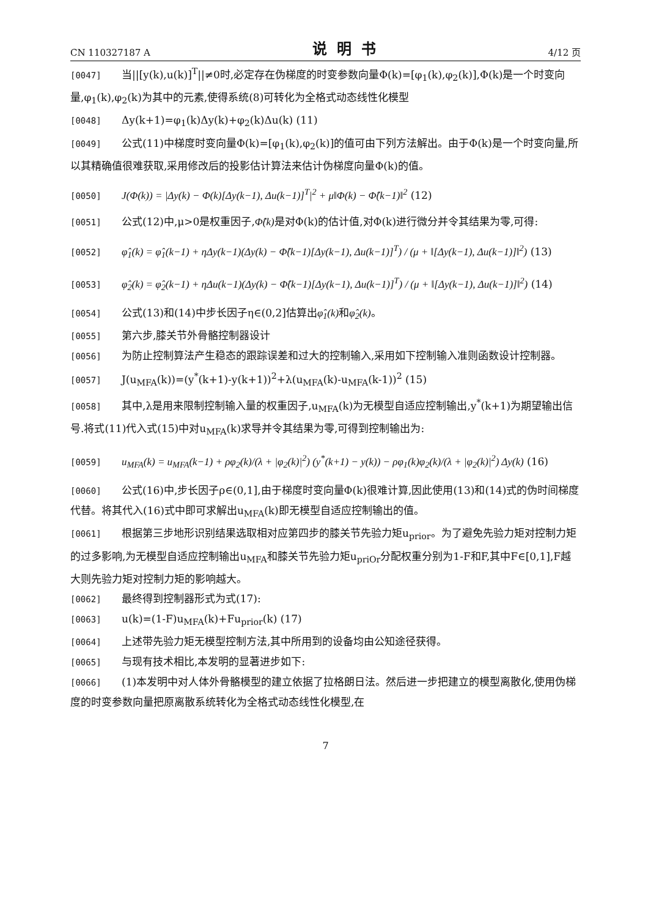CN 110327187 A 说明书 4/12 页
[0047] 当||[y(k),u(k)]<sup>T</sup>||≠0时,必定存在伪梯度的时变参数向量Φ(k)=[φ<sub>1</sub>(k),φ<sub>2</sub>(k)],Φ(k)是一个时变向量,φ<sub>1</sub>(k),φ<sub>2</sub>(k)为其中的元素,使得系统(8)可转化为全格式动态线性化模型
[0048] Δy(k+1)=φ<sub>1</sub>(k)Δy(k)+φ<sub>2</sub>(k)Δu(k) (11)
[0049] 公式(11)中梯度时变向量Φ(k)=[φ<sub>1</sub>(k),φ<sub>2</sub>(k)]的值可由下列方法解出。由于Φ(k)是一个时变向量,所以其精确值很难获取,采用修改后的投影估计算法来估计伪梯度向量Φ(k)的值。
[0050] J(Φ(k)) = |Δy(k) − Φ(k)[Δy(k−1), Δu(k−1)]<sup>T</sup>|<sup>2</sup> + μ‖Φ(k) − Φ̂(k−1)‖<sup>2</sup> (12)
[0051] 公式(12)中,μ>0是权重因子,Φ̂(k) 是对Φ(k)的估计值,对Φ(k)进行微分并令其结果为零,可得:
[0052] φ̂<sub>1</sub>(k) = φ̂<sub>1</sub>(k−1) + ηΔy(k−1)(Δy(k) − Φ̂(k−1)[Δy(k−1), Δu(k−1)]<sup>T</sup>) / (μ + ‖[Δy(k−1), Δu(k−1)]‖<sup>2</sup>) (13)
[0053] φ̂<sub>2</sub>(k) = φ̂<sub>2</sub>(k−1) + ηΔu(k−1)(Δy(k) − Φ̂(k−1)[Δy(k−1), Δu(k−1)]<sup>T</sup>) / (μ + ‖[Δy(k−1), Δu(k−1)]‖<sup>2</sup>) (14)
[0054] 公式(13)和(14)中步长因子η∈(0,2]估算出φ̂<sub>1</sub>(k) 和φ̂<sub>2</sub>(k)。
[0055] 第六步,膝关节外骨骼控制器设计
[0056] 为防止控制算法产生稳态的跟踪误差和过大的控制输入,采用如下控制输入准则函数设计控制器。
[0057] J(u<sub>MFA</sub>(k))=(y<sup>*</sup>(k+1)-y(k+1))<sup>2</sup>+λ(u<sub>MFA</sub>(k)-u<sub>MFA</sub>(k-1))<sup>2</sup> (15)
[0058] 其中,λ是用来限制控制输入量的权重因子,u<sub>MFA</sub>(k)为无模型自适应控制输出,y<sup>*</sup>(k+1)为期望输出信号.将式(11)代入式(15)中对u<sub>MFA</sub>(k)求导并令其结果为零,可得到控制输出为:
[0059] u<sub>MFA</sub>(k) = u<sub>MFA</sub>(k−1) + ρφ<sub>2</sub>(k)/(λ + |φ<sub>2</sub>(k)|<sup>2</sup>) (y<sup>*</sup>(k+1) − y(k)) − ρφ<sub>1</sub>(k)φ<sub>2</sub>(k)/(λ + |φ<sub>2</sub>(k)|<sup>2</sup>) Δy(k) (16)
[0060] 公式(16)中,步长因子ρ∈(0,1],由于梯度时变向量Φ(k)很难计算,因此使用(13)和(14)式的伪时间梯度代替。将其代入(16)式中即可求解出u<sub>MFA</sub>(k)即无模型自适应控制输出的值。
[0061] 根据第三步地形识别结果选取相对应第四步的膝关节先验力矩u<sub>prior</sub>。为了避免先验力矩对控制力矩的过多影响,为无模型自适应控制输出u<sub>MFA</sub>和膝关节先验力矩u<sub>priOr</sub>分配权重分别为1-F和F,其中F∈[0,1],F越大则先验力矩对控制力矩的影响越大。
[0062] 最终得到控制器形式为式(17):
[0063] u(k)=(1-F)u<sub>MFA</sub>(k)+Fu<sub>prior</sub>(k) (17)
[0064] 上述带先验力矩无模型控制方法,其中所用到的设备均由公知途径获得。
[0065] 与现有技术相比,本发明的显著进步如下:
[0066] (1)本发明中对人体外骨骼模型的建立依据了拉格朗日法。然后进一步把建立的模型离散化,使用伪梯度的时变参数向量把原离散系统转化为全格式动态线性化模型,在
7